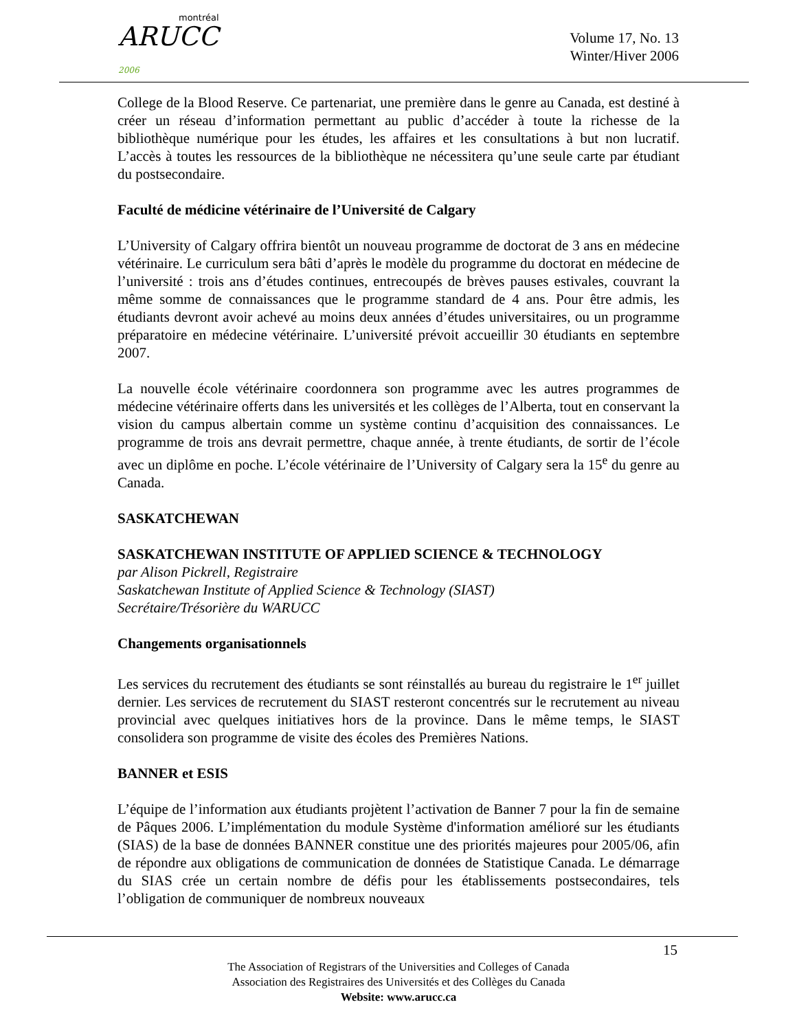montréal
ARUCC 2006
Volume 17, No. 13
Winter/Hiver 2006
College de la Blood Reserve. Ce partenariat, une première dans le genre au Canada, est destiné à créer un réseau d’information permettant au public d’accéder à toute la richesse de la bibliothèque numérique pour les études, les affaires et les consultations à but non lucratif. L’accès à toutes les ressources de la bibliothèque ne nécessitera qu’une seule carte par étudiant du postsecondaire.
Faculté de médicine vétérinaire de l’Université de Calgary
L’University of Calgary offrira bientôt un nouveau programme de doctorat de 3 ans en médecine vétérinaire. Le curriculum sera bâti d’après le modèle du programme du doctorat en médecine de l’université : trois ans d’études continues, entrecoupés de brèves pauses estivales, couvrant la même somme de connaissances que le programme standard de 4 ans. Pour être admis, les étudiants devront avoir achevé au moins deux années d’études universitaires, ou un programme préparatoire en médecine vétérinaire. L’université prévoit accueillir 30 étudiants en septembre 2007.
La nouvelle école vétérinaire coordonnera son programme avec les autres programmes de médecine vétérinaire offerts dans les universités et les collèges de l’Alberta, tout en conservant la vision du campus albertain comme un système continu d’acquisition des connaissances. Le programme de trois ans devrait permettre, chaque année, à trente étudiants, de sortir de l’école avec un diplôme en poche. L’école vétérinaire de l’University of Calgary sera la 15<sup>e</sup> du genre au Canada.
SASKATCHEWAN
SASKATCHEWAN INSTITUTE OF APPLIED SCIENCE & TECHNOLOGY
par Alison Pickrell, Registraire
Saskatchewan Institute of Applied Science & Technology (SIAST)
Secrétaire/Trésorière du WARUCC
Changements organisationnels
Les services du recrutement des étudiants se sont réinstallés au bureau du registraire le 1<sup>er</sup> juillet dernier. Les services de recrutement du SIAST resteront concentrés sur le recrutement au niveau provincial avec quelques initiatives hors de la province. Dans le même temps, le SIAST consolidera son programme de visite des écoles des Premières Nations.
BANNER et ESIS
L’équipe de l’information aux étudiants projètent l’activation de Banner 7 pour la fin de semaine de Pâques 2006. L’implémentation du module Système d'information amélioré sur les étudiants (SIAS) de la base de données BANNER constitue une des priorités majeures pour 2005/06, afin de répondre aux obligations de communication de données de Statistique Canada. Le démarrage du SIAS crée un certain nombre de défis pour les établissements postsecondaires, tels l’obligation de communiquer de nombreux nouveaux
15
The Association of Registrars of the Universities and Colleges of Canada
Association des Registraires des Universités et des Collèges du Canada
Website: www.arucc.ca